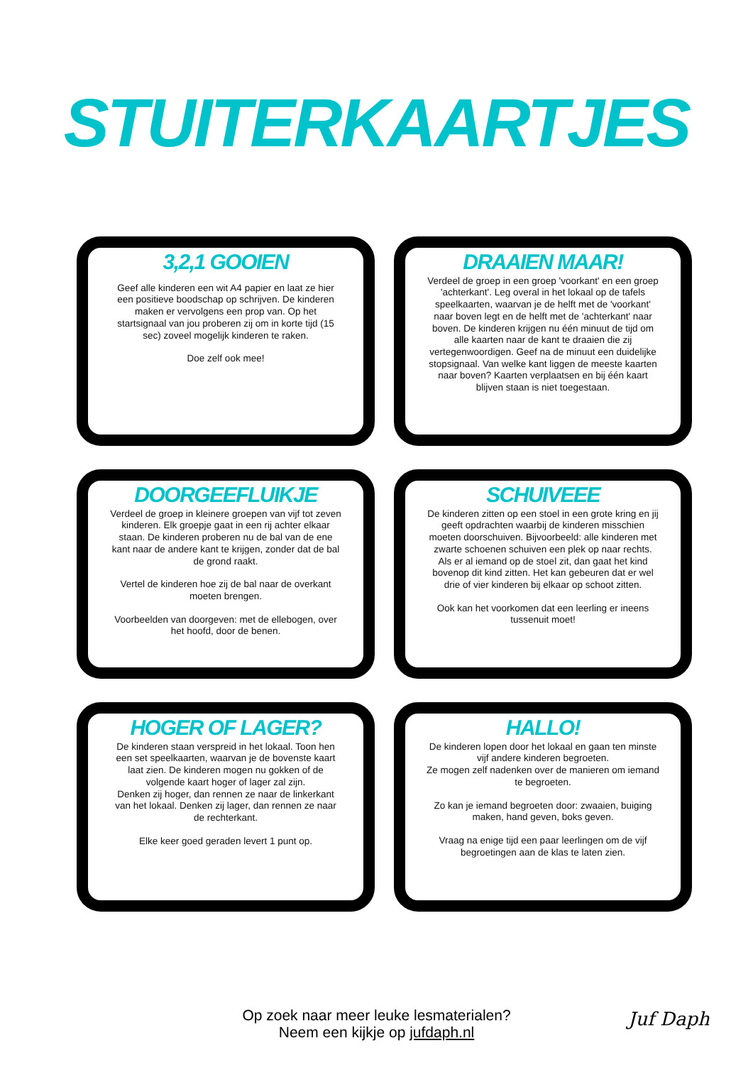STUITERKAARTJES
3,2,1 GOOIEN
Geef alle kinderen een wit A4 papier en laat ze hier een positieve boodschap op schrijven. De kinderen maken er vervolgens een prop van. Op het startsignaal van jou proberen zij om in korte tijd (15 sec) zoveel mogelijk kinderen te raken.
Doe zelf ook mee!
DRAAIEN MAAR!
Verdeel de groep in een groep 'voorkant' en een groep 'achterkant'. Leg overal in het lokaal op de tafels speelkaarten, waarvan je de helft met de 'voorkant' naar boven legt en de helft met de 'achterkant' naar boven. De kinderen krijgen nu één minuut de tijd om alle kaarten naar de kant te draaien die zij vertegenwoordigen. Geef na de minuut een duidelijke stopsignaal. Van welke kant liggen de meeste kaarten naar boven? Kaarten verplaatsen en bij één kaart blijven staan is niet toegestaan.
DOORGEEFLUIKJE
Verdeel de groep in kleinere groepen van vijf tot zeven kinderen. Elk groepje gaat in een rij achter elkaar staan. De kinderen proberen nu de bal van de ene kant naar de andere kant te krijgen, zonder dat de bal de grond raakt.
Vertel de kinderen hoe zij de bal naar de overkant moeten brengen.
Voorbeelden van doorgeven: met de ellebogen, over het hoofd, door de benen.
SCHUIVEEE
De kinderen zitten op een stoel in een grote kring en jij geeft opdrachten waarbij de kinderen misschien moeten doorschuiven. Bijvoorbeeld: alle kinderen met zwarte schoenen schuiven een plek op naar rechts. Als er al iemand op de stoel zit, dan gaat het kind bovenop dit kind zitten. Het kan gebeuren dat er wel drie of vier kinderen bij elkaar op schoot zitten.
Ook kan het voorkomen dat een leerling er ineens tussenuit moet!
HOGER OF LAGER?
De kinderen staan verspreid in het lokaal. Toon hen een set speelkaarten, waarvan je de bovenste kaart laat zien. De kinderen mogen nu gokken of de volgende kaart hoger of lager zal zijn.
Denken zij hoger, dan rennen ze naar de linkerkant van het lokaal. Denken zij lager, dan rennen ze naar de rechterkant.
Elke keer goed geraden levert 1 punt op.
HALLO!
De kinderen lopen door het lokaal en gaan ten minste vijf andere kinderen begroeten.
Ze mogen zelf nadenken over de manieren om iemand te begroeten.
Zo kan je iemand begroeten door: zwaaien, buiging maken, hand geven, boks geven.
Vraag na enige tijd een paar leerlingen om de vijf begroetingen aan de klas te laten zien.
Op zoek naar meer leuke lesmaterialen?
Neem een kijkje op jufdaph.nl
Juf Daph